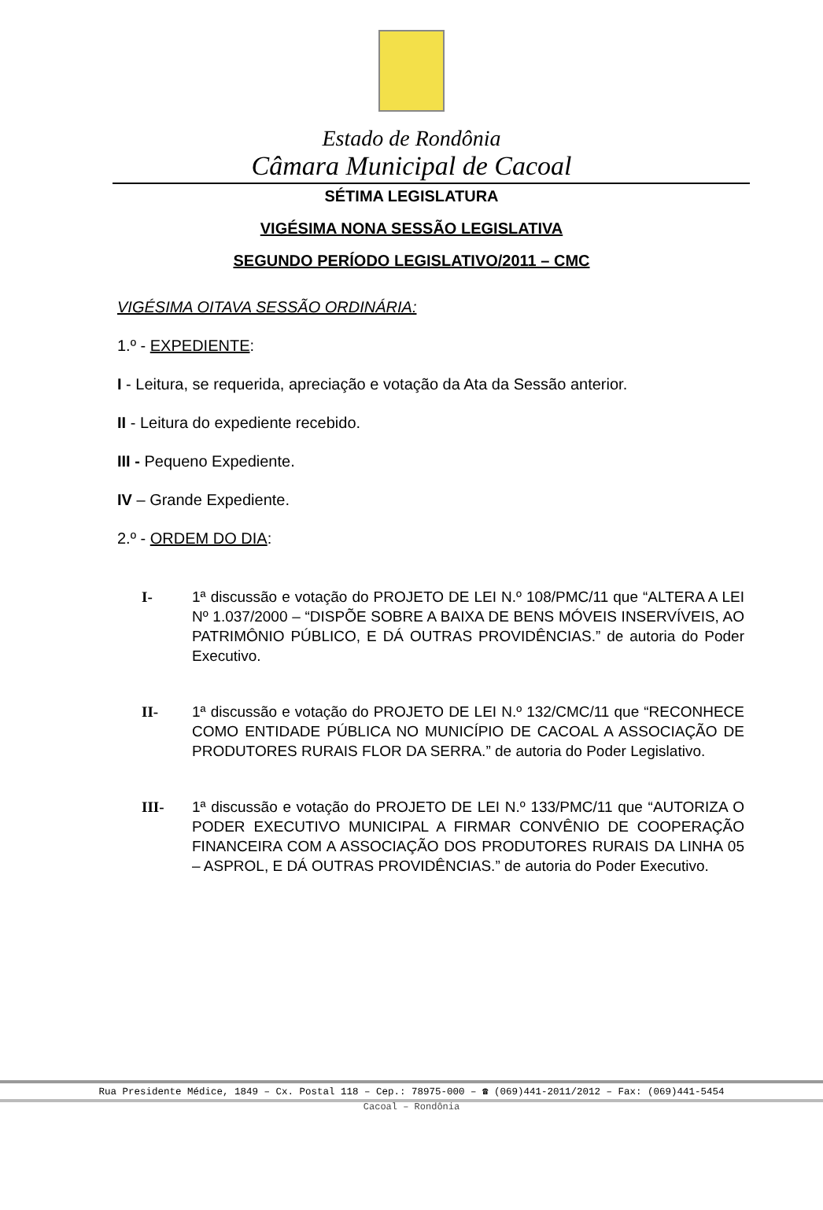Estado de Rondônia
Câmara Municipal de Cacoal
SÉTIMA LEGISLATURA
VIGÉSIMA NONA SESSÃO LEGISLATIVA
SEGUNDO PERÍODO LEGISLATIVO/2011 – CMC
VIGÉSIMA OITAVA SESSÃO ORDINÁRIA:
1.º - EXPEDIENTE:
I - Leitura, se requerida, apreciação e votação da Ata da Sessão anterior.
II - Leitura do expediente recebido.
III - Pequeno Expediente.
IV – Grande Expediente.
2.º - ORDEM DO DIA:
I- 1ª discussão e votação do PROJETO DE LEI N.º 108/PMC/11 que “ALTERA A LEI Nº 1.037/2000 – “DISPÕE SOBRE A BAIXA DE BENS MÓVEIS INSERVÍVEIS, AO PATRIMÔNIO PÚBLICO, E DÁ OUTRAS PROVIDÊNCIAS.” de autoria do Poder Executivo.
II- 1ª discussão e votação do PROJETO DE LEI N.º 132/CMC/11 que “RECONHECE COMO ENTIDADE PÚBLICA NO MUNICÍPIO DE CACOAL A ASSOCIAÇÃO DE PRODUTORES RURAIS FLOR DA SERRA.” de autoria do Poder Legislativo.
III- 1ª discussão e votação do PROJETO DE LEI N.º 133/PMC/11 que “AUTORIZA O PODER EXECUTIVO MUNICIPAL A FIRMAR CONVÊNIO DE COOPERAÇÃO FINANCEIRA COM A ASSOCIAÇÃO DOS PRODUTORES RURAIS DA LINHA 05 – ASPROL, E DÁ OUTRAS PROVIDÊNCIAS.” de autoria do Poder Executivo.
Rua Presidente Médice, 1849 – Cx. Postal 118 – Cep.: 78975-000 – ☎ (069)441-2011/2012 – Fax: (069)441-5454
Cacoal – Rondônia